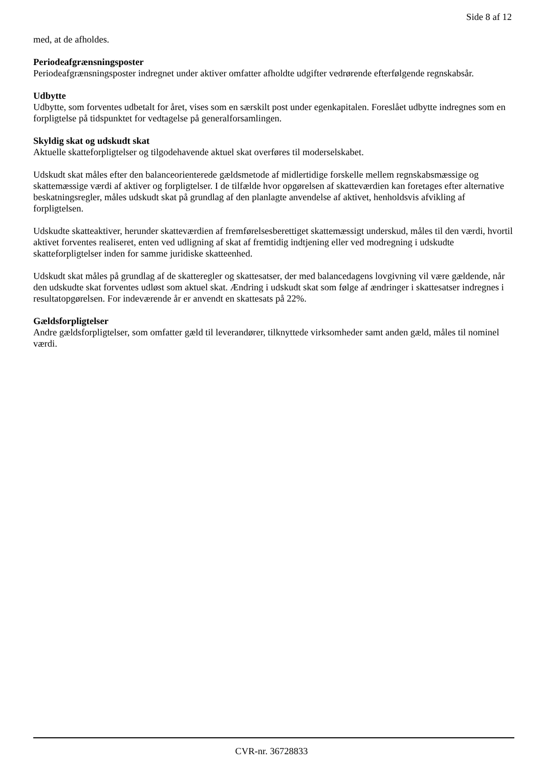Side 8 af 12
med, at de afholdes.
Periodeafgrænsningsposter
Periodeafgrænsningsposter indregnet under aktiver omfatter afholdte udgifter vedrørende efterfølgende regnskabsår.
Udbytte
Udbytte, som forventes udbetalt for året, vises som en særskilt post under egenkapitalen. Foreslået udbytte indregnes som en forpligtelse på tidspunktet for vedtagelse på generalforsamlingen.
Skyldig skat og udskudt skat
Aktuelle skatteforpligtelser og tilgodehavende aktuel skat overføres til moderselskabet.
Udskudt skat måles efter den balanceorienterede gældsmetode af midlertidige forskelle mellem regnskabsmæssige og skattemæssige værdi af aktiver og forpligtelser. I de tilfælde hvor opgørelsen af skatteværdien kan foretages efter alternative beskatningsregler, måles udskudt skat på grundlag af den planlagte anvendelse af aktivet, henholdsvis afvikling af forpligtelsen.
Udskudte skatteaktiver, herunder skatteværdien af fremførelsesberettiget skattemæssigt underskud, måles til den værdi, hvortil aktivet forventes realiseret, enten ved udligning af skat af fremtidig indtjening eller ved modregning i udskudte skatteforpligtelser inden for samme juridiske skatteenhed.
Udskudt skat måles på grundlag af de skatteregler og skattesatser, der med balancedagens lovgivning vil være gældende, når den udskudte skat forventes udløst som aktuel skat. Ændring i udskudt skat som følge af ændringer i skattesatser indregnes i resultatopgørelsen. For indeværende år er anvendt en skattesats på 22%.
Gældsforpligtelser
Andre gældsforpligtelser, som omfatter gæld til leverandører, tilknyttede virksomheder samt anden gæld, måles til nominel værdi.
CVR-nr. 36728833